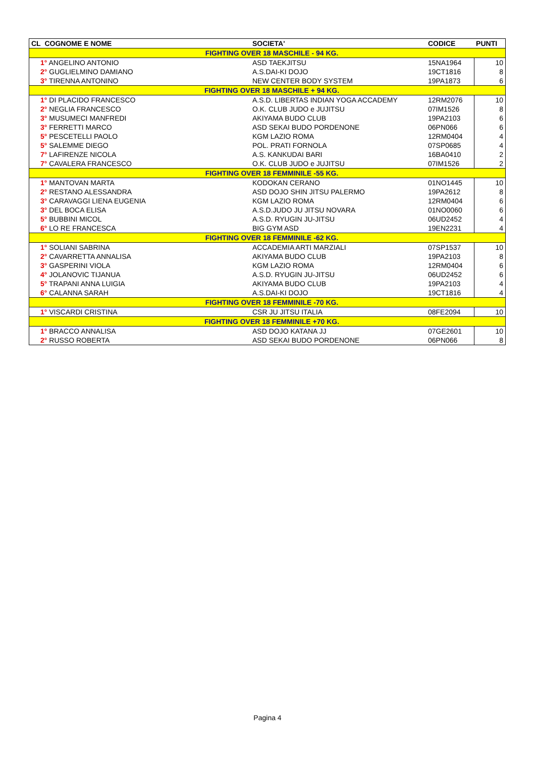| CL COGNOME E NOME | SOCIETA' | CODICE | PUNTI |
| --- | --- | --- | --- |
| FIGHTING OVER 18 MASCHILE - 94 KG. | | | |
| 1° ANGELINO ANTONIO | ASD TAEKJITSU | 15NA1964 | 10 |
| 2° GUGLIELMINO DAMIANO | A.S.DAI-KI DOJO | 19CT1816 | 8 |
| 3° TIRENNA ANTONINO | NEW CENTER BODY SYSTEM | 19PA1873 | 6 |
| FIGHTING OVER 18 MASCHILE + 94 KG. | | | |
| 1° DI PLACIDO FRANCESCO | A.S.D. LIBERTAS INDIAN YOGA ACCADEMY | 12RM2076 | 10 |
| 2° NEGLIA FRANCESCO | O.K. CLUB JUDO e JUJITSU | 07IM1526 | 8 |
| 3° MUSUMECI MANFREDI | AKIYAMA BUDO CLUB | 19PA2103 | 6 |
| 3° FERRETTI MARCO | ASD SEKAI BUDO PORDENONE | 06PN066 | 6 |
| 5° PESCETELLI PAOLO | KGM LAZIO ROMA | 12RM0404 | 4 |
| 5° SALEMME DIEGO | POL. PRATI FORNOLA | 07SP0685 | 4 |
| 7° LAFIRENZE NICOLA | A.S. KANKUDAI BARI | 16BA0410 | 2 |
| 7° CAVALERA FRANCESCO | O.K. CLUB JUDO e JUJITSU | 07IM1526 | 2 |
| FIGHTING OVER 18 FEMMINILE -55 KG. | | | |
| 1° MANTOVAN MARTA | KODOKAN CERANO | 01NO1445 | 10 |
| 2° RESTANO ALESSANDRA | ASD DOJO SHIN JITSU PALERMO | 19PA2612 | 8 |
| 3° CARAVAGGI LIENA EUGENIA | KGM LAZIO ROMA | 12RM0404 | 6 |
| 3° DEL BOCA ELISA | A.S.D.JUDO JU JITSU NOVARA | 01NO0060 | 6 |
| 5° BUBBINI MICOL | A.S.D. RYUGIN JU-JITSU | 06UD2452 | 4 |
| 6° LO RE FRANCESCA | BIG GYM ASD | 19EN2231 | 4 |
| FIGHTING OVER 18 FEMMINILE -62 KG. | | | |
| 1° SOLIANI SABRINA | ACCADEMIA ARTI MARZIALI | 07SP1537 | 10 |
| 2° CAVARRETTA ANNALISA | AKIYAMA BUDO CLUB | 19PA2103 | 8 |
| 3° GASPERINI VIOLA | KGM LAZIO ROMA | 12RM0404 | 6 |
| 4° JOLANOVIC TIJANUA | A.S.D. RYUGIN JU-JITSU | 06UD2452 | 6 |
| 5° TRAPANI ANNA LUIGIA | AKIYAMA BUDO CLUB | 19PA2103 | 4 |
| 6° CALANNA SARAH | A.S.DAI-KI DOJO | 19CT1816 | 4 |
| FIGHTING OVER 18 FEMMINILE -70 KG. | | | |
| 1° VISCARDI CRISTINA | CSR JU JITSU ITALIA | 08FE2094 | 10 |
| FIGHTING OVER 18 FEMMINILE +70 KG. | | | |
| 1° BRACCO ANNALISA | ASD DOJO KATANA JJ | 07GE2601 | 10 |
| 2° RUSSO ROBERTA | ASD SEKAI BUDO PORDENONE | 06PN066 | 8 |
Pagina 4